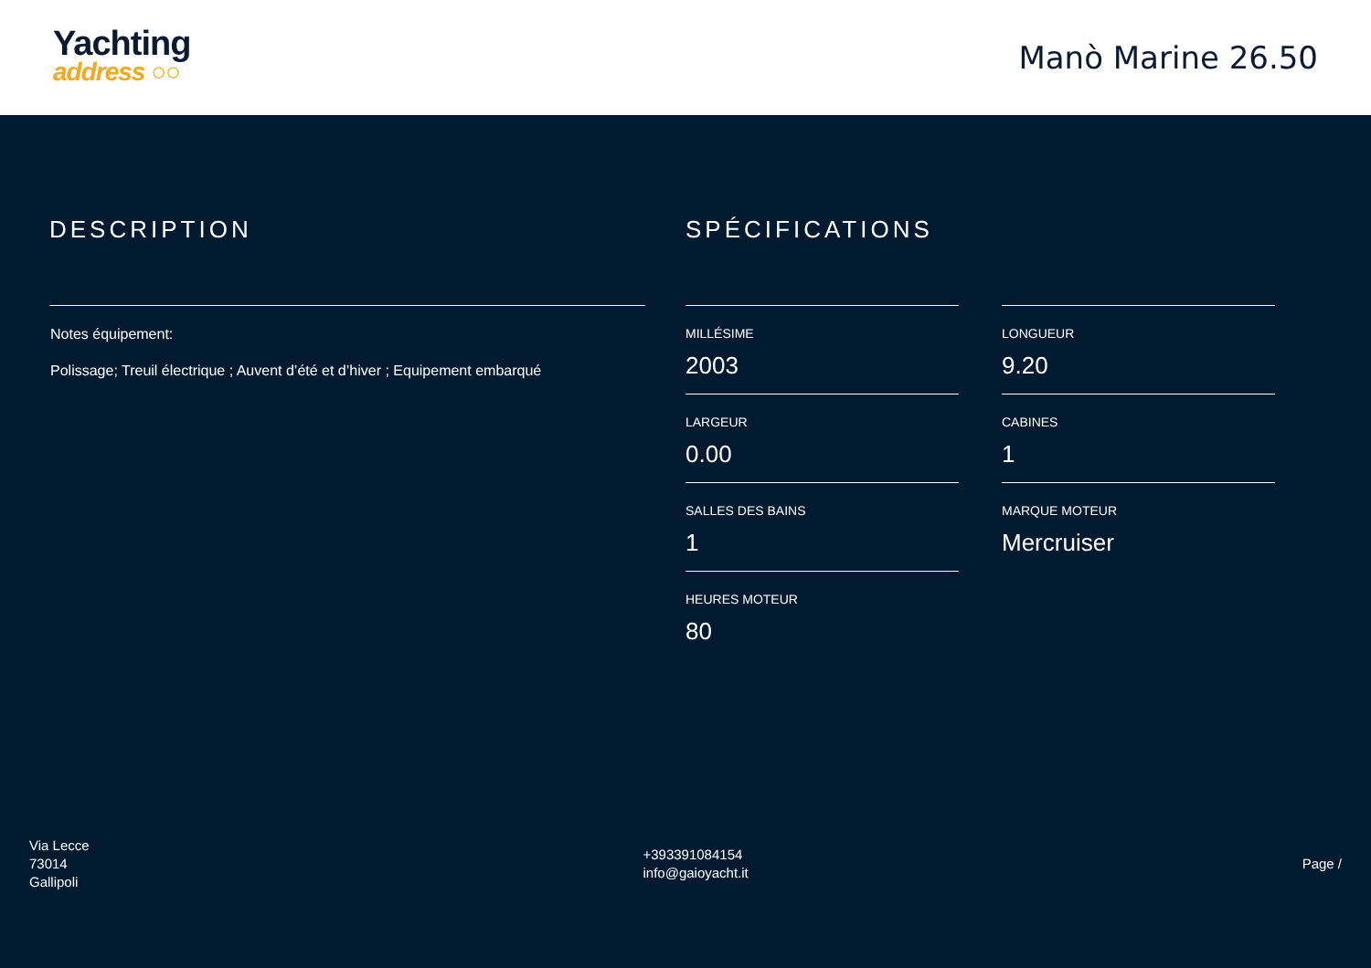Yachting
address ○○
Manò Marine 26.50
DESCRIPTION
Notes équipement:
Polissage; Treuil électrique ; Auvent d’été et d’hiver ; Equipement embarqué
SPÉCIFICATIONS
MILLÉSIME
2003
LONGUEUR
9.20
LARGEUR
0.00
CABINES
1
SALLES DES BAINS
1
MARQUE MOTEUR
Mercruiser
HEURES MOTEUR
80
Via Lecce
73014
Gallipoli
+393391084154
info@gaioyacht.it
Page /